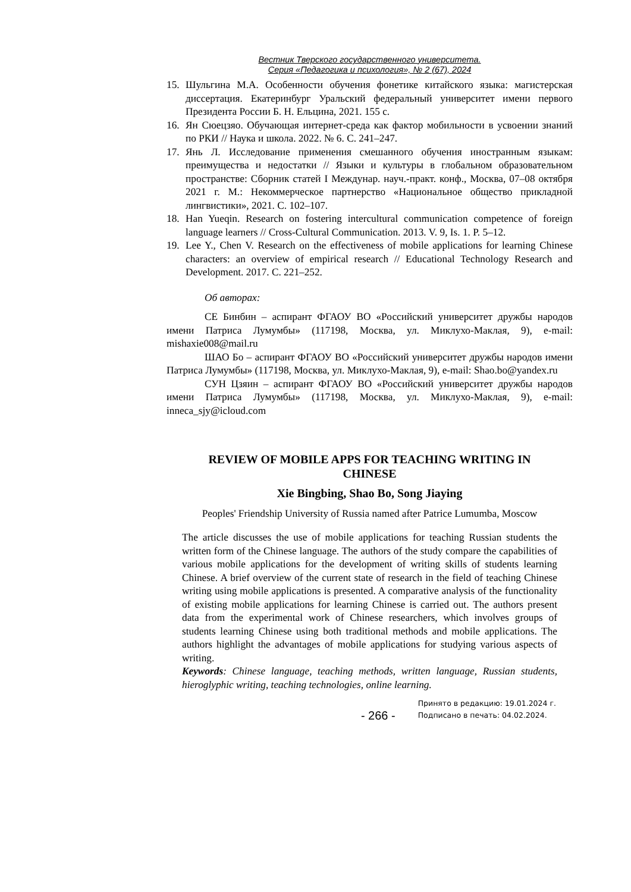Вестник Тверского государственного университета.
Серия «Педагогика и психология», № 2 (67), 2024
15. Шульгина М.А. Особенности обучения фонетике китайского языка: магистерская диссертация. Екатеринбург Уральский федеральный университет имени первого Президента России Б. Н. Ельцина, 2021. 155 с.
16. Ян Сюецзяо. Обучающая интернет-среда как фактор мобильности в усвоении знаний по РКИ // Наука и школа. 2022. № 6. С. 241–247.
17. Янь Л. Исследование применения смешанного обучения иностранным языкам: преимущества и недостатки // Языки и культуры в глобальном образовательном пространстве: Сборник статей I Междунар. науч.-практ. конф., Москва, 07–08 октября 2021 г. М.: Некоммерческое партнерство «Национальное общество прикладной лингвистики», 2021. С. 102–107.
18. Han Yueqin. Research on fostering intercultural communication competence of foreign language learners // Cross-Cultural Communication. 2013. V. 9, Is. 1. P. 5–12.
19. Lee Y., Chen V. Research on the effectiveness of mobile applications for learning Chinese characters: an overview of empirical research // Educational Technology Research and Development. 2017. С. 221–252.
Об авторах:
СЕ Бинбин – аспирант ФГАОУ ВО «Российский университет дружбы народов имени Патриса Лумумбы» (117198, Москва, ул. Миклухо-Маклая, 9), e-mail: mishaxie008@mail.ru
ШАО Бо – аспирант ФГАОУ ВО «Российский университет дружбы народов имени Патриса Лумумбы» (117198, Москва, ул. Миклухо-Маклая, 9), e-mail: Shao.bo@yandex.ru
СУН Цзяин – аспирант ФГАОУ ВО «Российский университет дружбы народов имени Патриса Лумумбы» (117198, Москва, ул. Миклухо-Маклая, 9), e-mail: inneca_sjy@icloud.com
REVIEW OF MOBILE APPS FOR TEACHING WRITING IN CHINESE
Xie Bingbing, Shao Bo, Song Jiaying
Peoples' Friendship University of Russia named after Patrice Lumumba, Moscow
The article discusses the use of mobile applications for teaching Russian students the written form of the Chinese language. The authors of the study compare the capabilities of various mobile applications for the development of writing skills of students learning Chinese. A brief overview of the current state of research in the field of teaching Chinese writing using mobile applications is presented. A comparative analysis of the functionality of existing mobile applications for learning Chinese is carried out. The authors present data from the experimental work of Chinese researchers, which involves groups of students learning Chinese using both traditional methods and mobile applications. The authors highlight the advantages of mobile applications for studying various aspects of writing.
Keywords: Chinese language, teaching methods, written language, Russian students, hieroglyphic writing, teaching technologies, online learning.
- 266 - Принято в редакцию: 19.01.2024 г.
Подписано в печать: 04.02.2024.